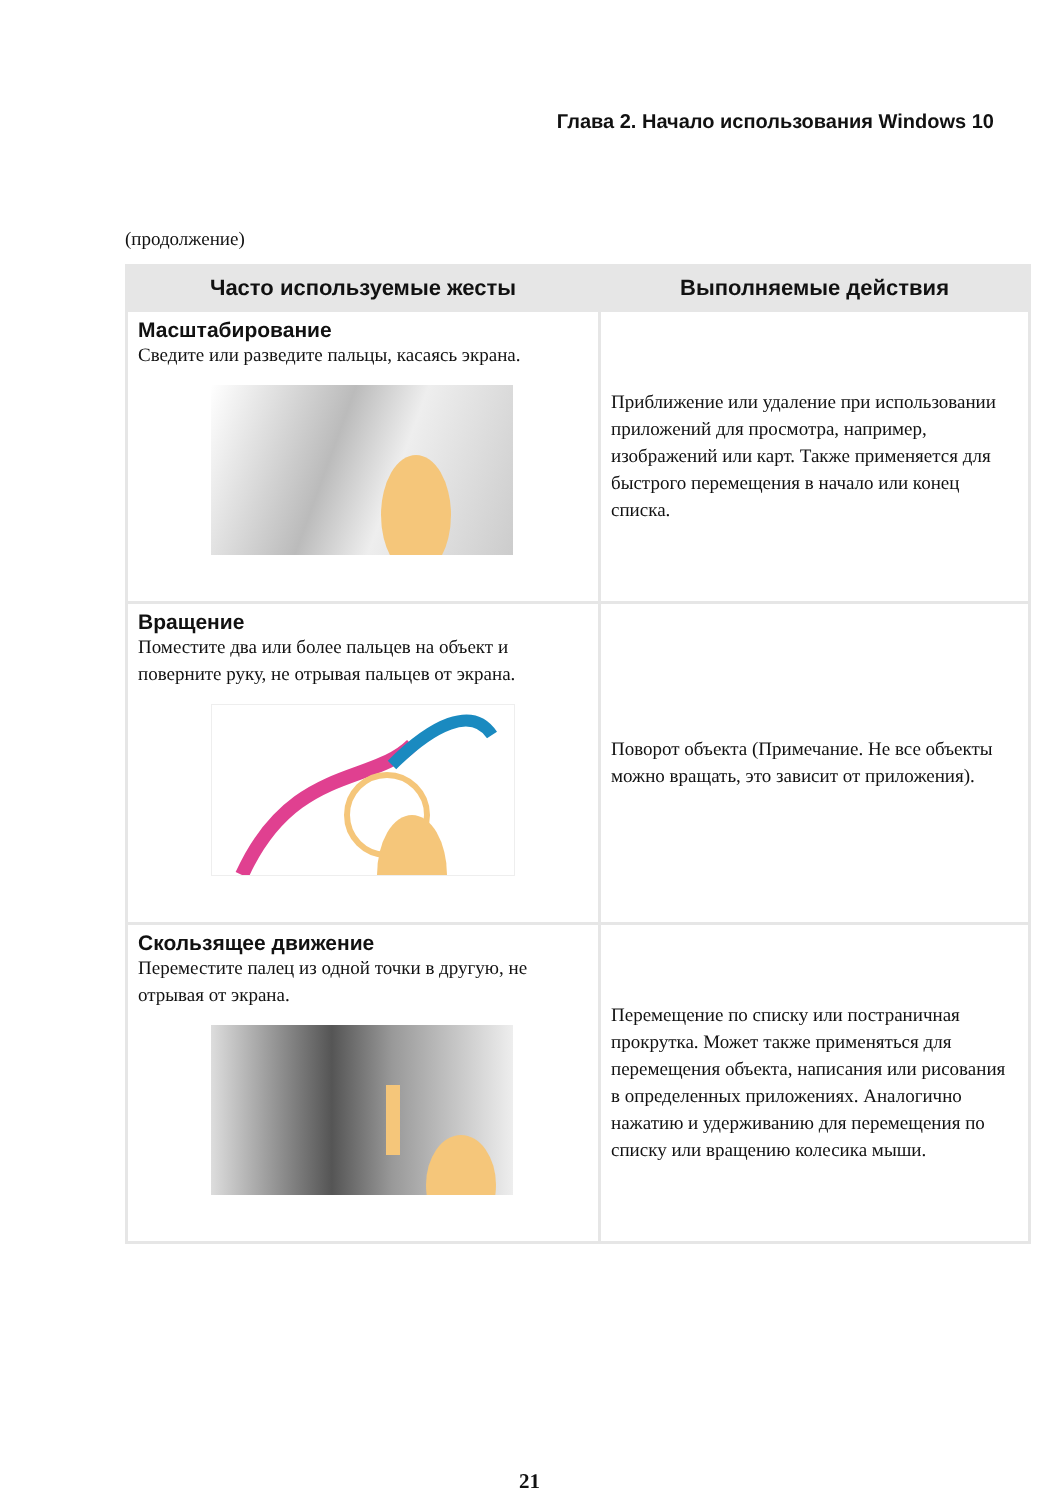Глава 2. Начало использования Windows 10
(продолжение)
| Часто используемые жесты | Выполняемые действия |
| --- | --- |
| Масштабирование Сведите или разведите пальцы, касаясь экрана. | Приближение или удаление при использовании приложений для просмотра, например, изображений или карт. Также применяется для быстрого перемещения в начало или конец списка. |
| Вращение Поместите два или более пальцев на объект и поверните руку, не отрывая пальцев от экрана. | Поворот объекта (Примечание. Не все объекты можно вращать, это зависит от приложения). |
| Скользящее движение Переместите палец из одной точки в другую, не отрывая от экрана. | Перемещение по списку или постраничная прокрутка. Может также применяться для перемещения объекта, написания или рисования в определенных приложениях. Аналогично нажатию и удерживанию для перемещения по списку или вращению колесика мыши. |
21